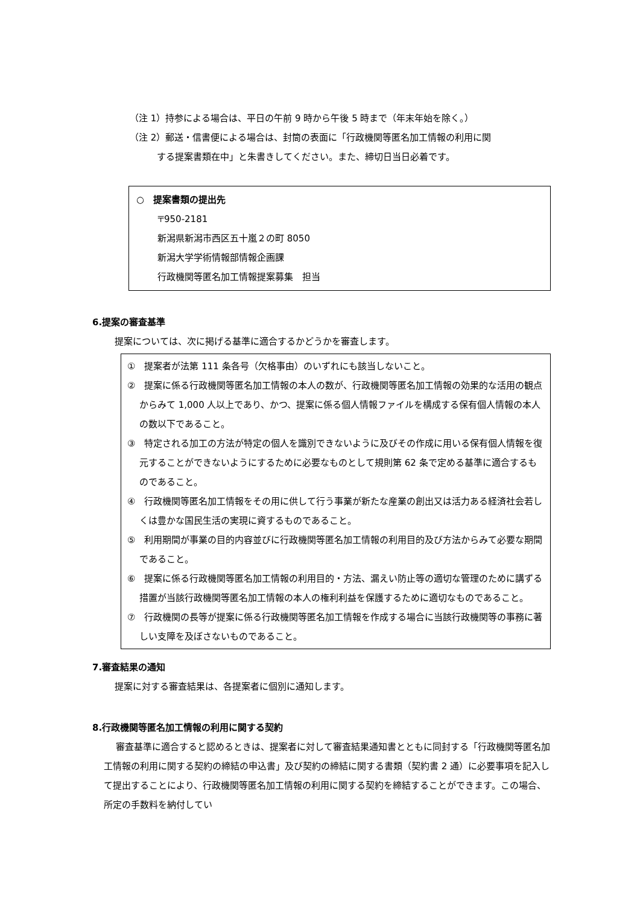（注 1）持参による場合は、平日の午前 9 時から午後 5 時まで（年末年始を除く。）
（注 2）郵送・信書便による場合は、封筒の表面に「行政機関等匿名加工情報の利用に関
する提案書類在中」と朱書きしてください。また、締切日当日必着です。
○　提案書類の提出先
〒950-2181
新潟県新潟市西区五十嵐２の町 8050
新潟大学学術情報部情報企画課
行政機関等匿名加工情報提案募集　担当
6.提案の審査基準
提案については、次に掲げる基準に適合するかどうかを審査します。
①　提案者が法第 111 条各号（欠格事由）のいずれにも該当しないこと。
②　提案に係る行政機関等匿名加工情報の本人の数が、行政機関等匿名加工情報の効果的な活用の観点からみて 1,000 人以上であり、かつ、提案に係る個人情報ファイルを構成する保有個人情報の本人の数以下であること。
③　特定される加工の方法が特定の個人を識別できないように及びその作成に用いる保有個人情報を復元することができないようにするために必要なものとして規則第 62 条で定める基準に適合するものであること。
④　行政機関等匿名加工情報をその用に供して行う事業が新たな産業の創出又は活力ある経済社会若しくは豊かな国民生活の実現に資するものであること。
⑤　利用期間が事業の目的内容並びに行政機関等匿名加工情報の利用目的及び方法からみて必要な期間であること。
⑥　提案に係る行政機関等匿名加工情報の利用目的・方法、漏えい防止等の適切な管理のために講ずる措置が当該行政機関等匿名加工情報の本人の権利利益を保護するために適切なものであること。
⑦　行政機関の長等が提案に係る行政機関等匿名加工情報を作成する場合に当該行政機関等の事務に著しい支障を及ぼさないものであること。
7.審査結果の通知
提案に対する審査結果は、各提案者に個別に通知します。
8.行政機関等匿名加工情報の利用に関する契約
審査基準に適合すると認めるときは、提案者に対して審査結果通知書とともに同封する「行政機関等匿名加工情報の利用に関する契約の締結の申込書」及び契約の締結に関する書類（契約書 2 通）に必要事項を記入して提出することにより、行政機関等匿名加工情報の利用に関する契約を締結することができます。この場合、所定の手数料を納付してい